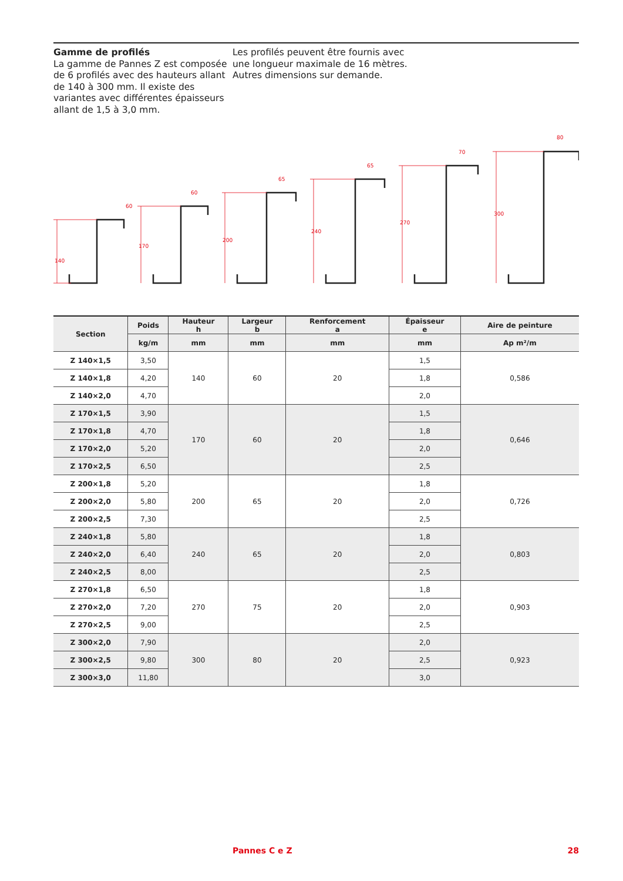Gamme de profilés
La gamme de Pannes Z est composée de 6 profilés avec des hauteurs allant de 140 à 300 mm. Il existe des variantes avec différentes épaisseurs allant de 1,5 à 3,0 mm.
Les profilés peuvent être fournis avec une longueur maximale de 16 mètres. Autres dimensions sur demande.
60
60
65
65
70
80
140
170
200
240
270
300
| Section | Poids | Hauteur h | Largeur b | Renforcement a | Épaisseur e | Aire de peinture |
| --- | --- | --- | --- | --- | --- | --- |
| | kg/m | mm | mm | mm | mm | Ap m²/m |
| Z 140×1,5 | 3,50 | 140 | 60 | 20 | 1,5 | 0,586 |
| Z 140×1,8 | 4,20 | | | | 1,8 | |
| Z 140×2,0 | 4,70 | | | | 2,0 | |
| Z 170×1,5 | 3,90 | 170 | 60 | 20 | 1,5 | 0,646 |
| Z 170×1,8 | 4,70 | | | | 1,8 | |
| Z 170×2,0 | 5,20 | | | | 2,0 | |
| Z 170×2,5 | 6,50 | | | | 2,5 | |
| Z 200×1,8 | 5,20 | 200 | 65 | 20 | 1,8 | 0,726 |
| Z 200×2,0 | 5,80 | | | | 2,0 | |
| Z 200×2,5 | 7,30 | | | | 2,5 | |
| Z 240×1,8 | 5,80 | 240 | 65 | 20 | 1,8 | 0,803 |
| Z 240×2,0 | 6,40 | | | | 2,0 | |
| Z 240×2,5 | 8,00 | | | | 2,5 | |
| Z 270×1,8 | 6,50 | 270 | 75 | 20 | 1,8 | 0,903 |
| Z 270×2,0 | 7,20 | | | | 2,0 | |
| Z 270×2,5 | 9,00 | | | | 2,5 | |
| Z 300×2,0 | 7,90 | 300 | 80 | 20 | 2,0 | 0,923 |
| Z 300×2,5 | 9,80 | | | | 2,5 | |
| Z 300×3,0 | 11,80 | | | | 3,0 | |
Pannes C e Z 28